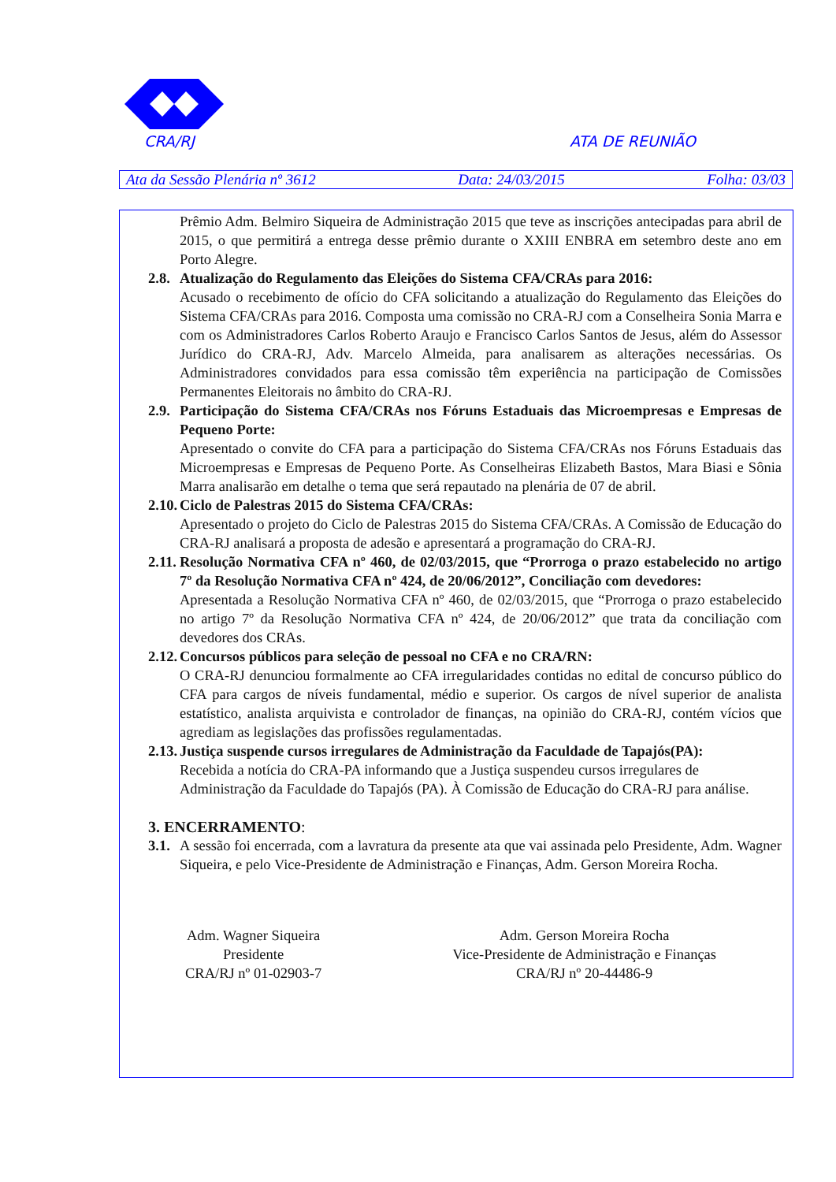CRA/RJ ATA DE REUNIÃO
Ata da Sessão Plenária nº 3612 Data: 24/03/2015 Folha: 03/03
Prêmio Adm. Belmiro Siqueira de Administração 2015 que teve as inscrições antecipadas para abril de 2015, o que permitirá a entrega desse prêmio durante o XXIII ENBRA em setembro deste ano em Porto Alegre.
2.8. Atualização do Regulamento das Eleições do Sistema CFA/CRAs para 2016:
Acusado o recebimento de ofício do CFA solicitando a atualização do Regulamento das Eleições do Sistema CFA/CRAs para 2016. Composta uma comissão no CRA-RJ com a Conselheira Sonia Marra e com os Administradores Carlos Roberto Araujo e Francisco Carlos Santos de Jesus, além do Assessor Jurídico do CRA-RJ, Adv. Marcelo Almeida, para analisarem as alterações necessárias. Os Administradores convidados para essa comissão têm experiência na participação de Comissões Permanentes Eleitorais no âmbito do CRA-RJ.
2.9. Participação do Sistema CFA/CRAs nos Fóruns Estaduais das Microempresas e Empresas de Pequeno Porte:
Apresentado o convite do CFA para a participação do Sistema CFA/CRAs nos Fóruns Estaduais das Microempresas e Empresas de Pequeno Porte. As Conselheiras Elizabeth Bastos, Mara Biasi e Sônia Marra analisarão em detalhe o tema que será repautado na plenária de 07 de abril.
2.10. Ciclo de Palestras 2015 do Sistema CFA/CRAs:
Apresentado o projeto do Ciclo de Palestras 2015 do Sistema CFA/CRAs. A Comissão de Educação do CRA-RJ analisará a proposta de adesão e apresentará a programação do CRA-RJ.
2.11. Resolução Normativa CFA nº 460, de 02/03/2015, que “Prorroga o prazo estabelecido no artigo 7º da Resolução Normativa CFA nº 424, de 20/06/2012”, Conciliação com devedores:
Apresentada a Resolução Normativa CFA nº 460, de 02/03/2015, que “Prorroga o prazo estabelecido no artigo 7º da Resolução Normativa CFA nº 424, de 20/06/2012” que trata da conciliação com devedores dos CRAs.
2.12. Concursos públicos para seleção de pessoal no CFA e no CRA/RN:
O CRA-RJ denunciou formalmente ao CFA irregularidades contidas no edital de concurso público do CFA para cargos de níveis fundamental, médio e superior. Os cargos de nível superior de analista estatístico, analista arquivista e controlador de finanças, na opinião do CRA-RJ, contém vícios que agrediam as legislações das profissões regulamentadas.
2.13. Justiça suspende cursos irregulares de Administração da Faculdade de Tapajós(PA):
Recebida a notícia do CRA-PA informando que a Justiça suspendeu cursos irregulares de Administração da Faculdade do Tapajós (PA). À Comissão de Educação do CRA-RJ para análise.
3. ENCERRAMENTO:
3.1. A sessão foi encerrada, com a lavratura da presente ata que vai assinada pelo Presidente, Adm. Wagner Siqueira, e pelo Vice-Presidente de Administração e Finanças, Adm. Gerson Moreira Rocha.
Adm. Wagner Siqueira
Presidente
CRA/RJ nº 01-02903-7
Adm. Gerson Moreira Rocha
Vice-Presidente de Administração e Finanças
CRA/RJ nº 20-44486-9